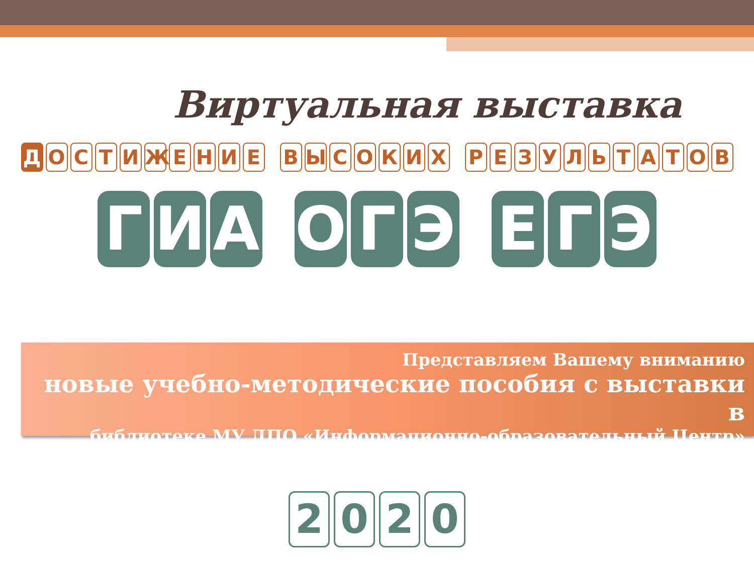Виртуальная выставка
ДОСТИЖЕНИЕ ВЫСОКИХ РЕЗУЛЬТАТОВ
Г И А О Г Э Е Г Э
Представляем Вашему вниманию
новые учебно-методические пособия с выставки в
библиотеке МУ ДПО «Информационно-образовательный Центр»
2020